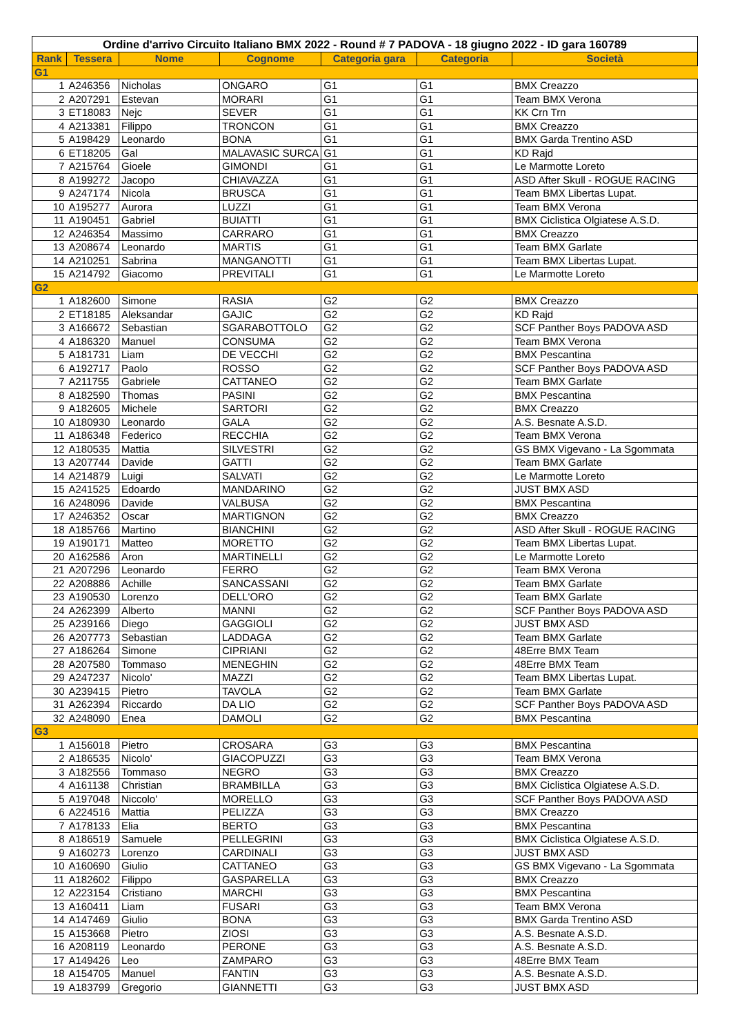| Ordine d'arrivo Circuito Italiano BMX 2022 - Round # 7 PADOVA - 18 giugno 2022 - ID gara 160789 | | | | | | |
| --- | --- | --- | --- | --- | --- | --- |
| Rank | Tessera | Nome | Cognome | Categoria gara | Categoria | Società |
| G1 | | | | | | |
| 1 | A246356 | Nicholas | ONGARO | G1 | G1 | BMX Creazzo |
| 2 | A207291 | Estevan | MORARI | G1 | G1 | Team BMX Verona |
| 3 | ET18083 | Nejc | SEVER | G1 | G1 | KK Crn Trn |
| 4 | A213381 | Filippo | TRONCON | G1 | G1 | BMX Creazzo |
| 5 | A198429 | Leonardo | BONA | G1 | G1 | BMX Garda Trentino ASD |
| 6 | ET18205 | Gal | MALAVASIC SURCA | G1 | G1 | KD Rajd |
| 7 | A215764 | Gioele | GIMONDI | G1 | G1 | Le Marmotte Loreto |
| 8 | A199272 | Jacopo | CHIAVAZZA | G1 | G1 | ASD After Skull - ROGUE RACING |
| 9 | A247174 | Nicola | BRUSCA | G1 | G1 | Team BMX Libertas Lupat. |
| 10 | A195277 | Aurora | LUZZI | G1 | G1 | Team BMX Verona |
| 11 | A190451 | Gabriel | BUIATTI | G1 | G1 | BMX Ciclistica Olgiatese A.S.D. |
| 12 | A246354 | Massimo | CARRARO | G1 | G1 | BMX Creazzo |
| 13 | A208674 | Leonardo | MARTIS | G1 | G1 | Team BMX Garlate |
| 14 | A210251 | Sabrina | MANGANOTTI | G1 | G1 | Team BMX Libertas Lupat. |
| 15 | A214792 | Giacomo | PREVITALI | G1 | G1 | Le Marmotte Loreto |
| G2 | | | | | | |
| 1 | A182600 | Simone | RASIA | G2 | G2 | BMX Creazzo |
| 2 | ET18185 | Aleksandar | GAJIC | G2 | G2 | KD Rajd |
| 3 | A166672 | Sebastian | SGARABOTTOLO | G2 | G2 | SCF Panther Boys PADOVA ASD |
| 4 | A186320 | Manuel | CONSUMA | G2 | G2 | Team BMX Verona |
| 5 | A181731 | Liam | DE VECCHI | G2 | G2 | BMX Pescantina |
| 6 | A192717 | Paolo | ROSSO | G2 | G2 | SCF Panther Boys PADOVA ASD |
| 7 | A211755 | Gabriele | CATTANEO | G2 | G2 | Team BMX Garlate |
| 8 | A182590 | Thomas | PASINI | G2 | G2 | BMX Pescantina |
| 9 | A182605 | Michele | SARTORI | G2 | G2 | BMX Creazzo |
| 10 | A180930 | Leonardo | GALA | G2 | G2 | A.S. Besnate A.S.D. |
| 11 | A186348 | Federico | RECCHIA | G2 | G2 | Team BMX Verona |
| 12 | A180535 | Mattia | SILVESTRI | G2 | G2 | GS BMX Vigevano - La Sgommata |
| 13 | A207744 | Davide | GATTI | G2 | G2 | Team BMX Garlate |
| 14 | A214879 | Luigi | SALVATI | G2 | G2 | Le Marmotte Loreto |
| 15 | A241525 | Edoardo | MANDARINO | G2 | G2 | JUST BMX ASD |
| 16 | A248096 | Davide | VALBUSA | G2 | G2 | BMX Pescantina |
| 17 | A246352 | Oscar | MARTIGNON | G2 | G2 | BMX Creazzo |
| 18 | A185766 | Martino | BIANCHINI | G2 | G2 | ASD After Skull - ROGUE RACING |
| 19 | A190171 | Matteo | MORETTO | G2 | G2 | Team BMX Libertas Lupat. |
| 20 | A162586 | Aron | MARTINELLI | G2 | G2 | Le Marmotte Loreto |
| 21 | A207296 | Leonardo | FERRO | G2 | G2 | Team BMX Verona |
| 22 | A208886 | Achille | SANCASSANI | G2 | G2 | Team BMX Garlate |
| 23 | A190530 | Lorenzo | DELL'ORO | G2 | G2 | Team BMX Garlate |
| 24 | A262399 | Alberto | MANNI | G2 | G2 | SCF Panther Boys PADOVA ASD |
| 25 | A239166 | Diego | GAGGIOLI | G2 | G2 | JUST BMX ASD |
| 26 | A207773 | Sebastian | LADDAGA | G2 | G2 | Team BMX Garlate |
| 27 | A186264 | Simone | CIPRIANI | G2 | G2 | 48Erre BMX Team |
| 28 | A207580 | Tommaso | MENEGHIN | G2 | G2 | 48Erre BMX Team |
| 29 | A247237 | Nicolo' | MAZZI | G2 | G2 | Team BMX Libertas Lupat. |
| 30 | A239415 | Pietro | TAVOLA | G2 | G2 | Team BMX Garlate |
| 31 | A262394 | Riccardo | DA LIO | G2 | G2 | SCF Panther Boys PADOVA ASD |
| 32 | A248090 | Enea | DAMOLI | G2 | G2 | BMX Pescantina |
| G3 | | | | | | |
| 1 | A156018 | Pietro | CROSARA | G3 | G3 | BMX Pescantina |
| 2 | A186535 | Nicolo' | GIACOPUZZI | G3 | G3 | Team BMX Verona |
| 3 | A182556 | Tommaso | NEGRO | G3 | G3 | BMX Creazzo |
| 4 | A161138 | Christian | BRAMBILLA | G3 | G3 | BMX Ciclistica Olgiatese A.S.D. |
| 5 | A197048 | Niccolo' | MORELLO | G3 | G3 | SCF Panther Boys PADOVA ASD |
| 6 | A224516 | Mattia | PELIZZA | G3 | G3 | BMX Creazzo |
| 7 | A178133 | Elia | BERTO | G3 | G3 | BMX Pescantina |
| 8 | A186519 | Samuele | PELLEGRINI | G3 | G3 | BMX Ciclistica Olgiatese A.S.D. |
| 9 | A160273 | Lorenzo | CARDINALI | G3 | G3 | JUST BMX ASD |
| 10 | A160690 | Giulio | CATTANEO | G3 | G3 | GS BMX Vigevano - La Sgommata |
| 11 | A182602 | Filippo | GASPARELLA | G3 | G3 | BMX Creazzo |
| 12 | A223154 | Cristiano | MARCHI | G3 | G3 | BMX Pescantina |
| 13 | A160411 | Liam | FUSARI | G3 | G3 | Team BMX Verona |
| 14 | A147469 | Giulio | BONA | G3 | G3 | BMX Garda Trentino ASD |
| 15 | A153668 | Pietro | ZIOSI | G3 | G3 | A.S. Besnate A.S.D. |
| 16 | A208119 | Leonardo | PERONE | G3 | G3 | A.S. Besnate A.S.D. |
| 17 | A149426 | Leo | ZAMPARO | G3 | G3 | 48Erre BMX Team |
| 18 | A154705 | Manuel | FANTIN | G3 | G3 | A.S. Besnate A.S.D. |
| 19 | A183799 | Gregorio | GIANNETTI | G3 | G3 | JUST BMX ASD |